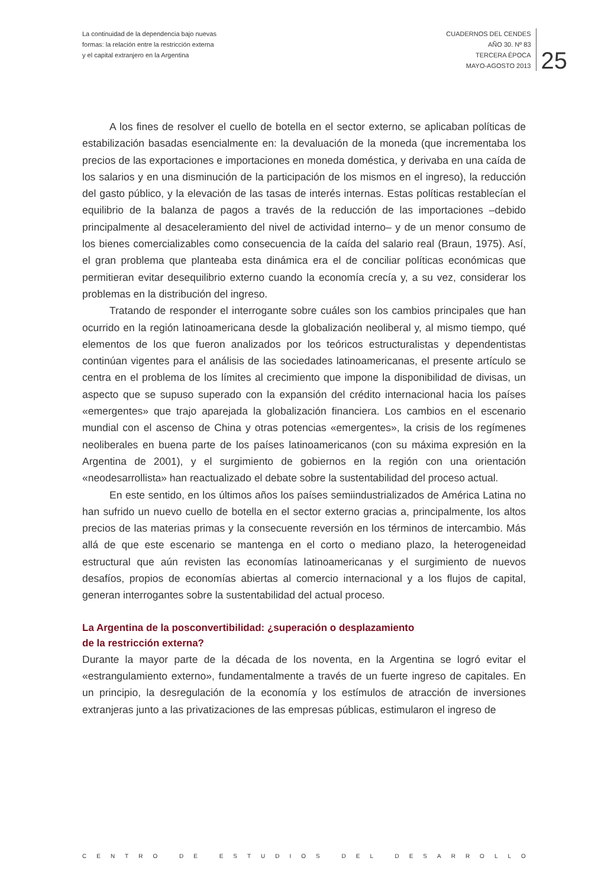La continuidad de la dependencia bajo nuevas
formas: la relación entre la restricción externa
y el capital extranjero en la Argentina
CUADERNOS DEL CENDES
AÑO 30. Nº 83
TERCERA ÉPOCA
MAYO-AGOSTO 2013
25
A los fines de resolver el cuello de botella en el sector externo, se aplicaban políticas de estabilización basadas esencialmente en: la devaluación de la moneda (que incrementaba los precios de las exportaciones e importaciones en moneda doméstica, y derivaba en una caída de los salarios y en una disminución de la participación de los mismos en el ingreso), la reducción del gasto público, y la elevación de las tasas de interés internas. Estas políticas restablecían el equilibrio de la balanza de pagos a través de la reducción de las importaciones –debido principalmente al desaceleramiento del nivel de actividad interno– y de un menor consumo de los bienes comercializables como consecuencia de la caída del salario real (Braun, 1975). Así, el gran problema que planteaba esta dinámica era el de conciliar políticas económicas que permitieran evitar desequilibrio externo cuando la economía crecía y, a su vez, considerar los problemas en la distribución del ingreso.
Tratando de responder el interrogante sobre cuáles son los cambios principales que han ocurrido en la región latinoamericana desde la globalización neoliberal y, al mismo tiempo, qué elementos de los que fueron analizados por los teóricos estructuralistas y dependentistas continúan vigentes para el análisis de las sociedades latinoamericanas, el presente artículo se centra en el problema de los límites al crecimiento que impone la disponibilidad de divisas, un aspecto que se supuso superado con la expansión del crédito internacional hacia los países «emergentes» que trajo aparejada la globalización financiera. Los cambios en el escenario mundial con el ascenso de China y otras potencias «emergentes», la crisis de los regímenes neoliberales en buena parte de los países latinoamericanos (con su máxima expresión en la Argentina de 2001), y el surgimiento de gobiernos en la región con una orientación «neodesarrollista» han reactualizado el debate sobre la sustentabilidad del proceso actual.
En este sentido, en los últimos años los países semiindustrializados de América Latina no han sufrido un nuevo cuello de botella en el sector externo gracias a, principalmente, los altos precios de las materias primas y la consecuente reversión en los términos de intercambio. Más allá de que este escenario se mantenga en el corto o mediano plazo, la heterogeneidad estructural que aún revisten las economías latinoamericanas y el surgimiento de nuevos desafíos, propios de economías abiertas al comercio internacional y a los flujos de capital, generan interrogantes sobre la sustentabilidad del actual proceso.
La Argentina de la posconvertibilidad: ¿superación o desplazamiento
de la restricción externa?
Durante la mayor parte de la década de los noventa, en la Argentina se logró evitar el «estrangulamiento externo», fundamentalmente a través de un fuerte ingreso de capitales. En un principio, la desregulación de la economía y los estímulos de atracción de inversiones extranjeras junto a las privatizaciones de las empresas públicas, estimularon el ingreso de
CENTRO DE ESTUDIOS DEL DESARROLLO